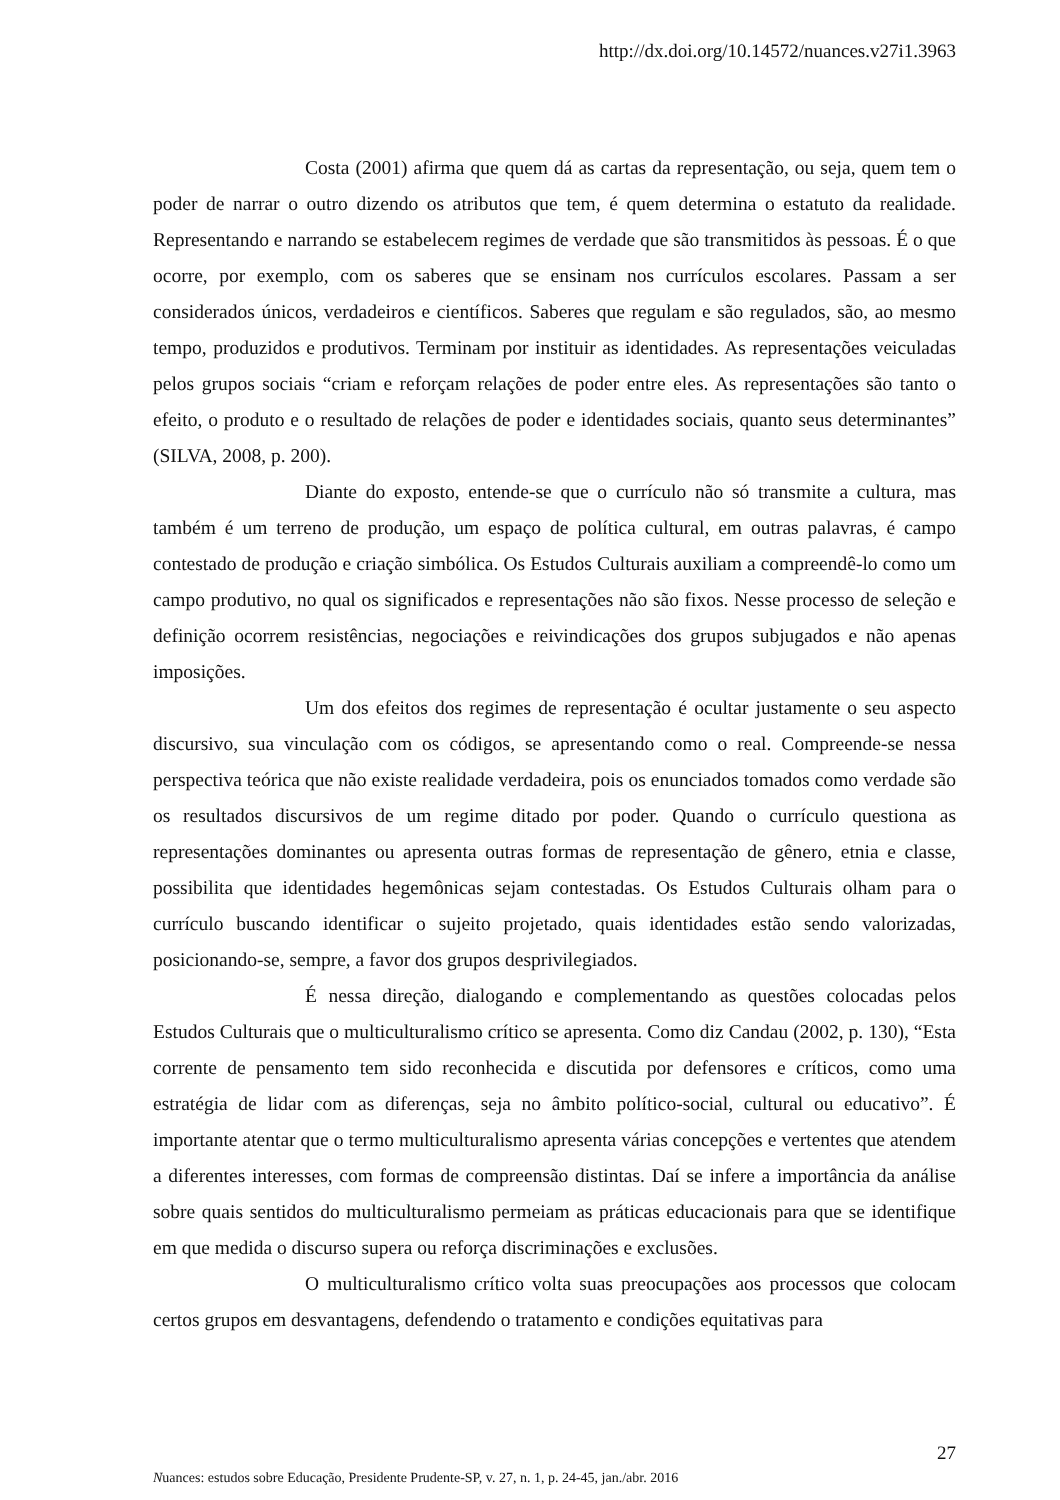http://dx.doi.org/10.14572/nuances.v27i1.3963
Costa (2001) afirma que quem dá as cartas da representação, ou seja, quem tem o poder de narrar o outro dizendo os atributos que tem, é quem determina o estatuto da realidade. Representando e narrando se estabelecem regimes de verdade que são transmitidos às pessoas. É o que ocorre, por exemplo, com os saberes que se ensinam nos currículos escolares. Passam a ser considerados únicos, verdadeiros e científicos. Saberes que regulam e são regulados, são, ao mesmo tempo, produzidos e produtivos. Terminam por instituir as identidades. As representações veiculadas pelos grupos sociais “criam e reforçam relações de poder entre eles. As representações são tanto o efeito, o produto e o resultado de relações de poder e identidades sociais, quanto seus determinantes” (SILVA, 2008, p. 200).
Diante do exposto, entende-se que o currículo não só transmite a cultura, mas também é um terreno de produção, um espaço de política cultural, em outras palavras, é campo contestado de produção e criação simbólica. Os Estudos Culturais auxiliam a compreendê-lo como um campo produtivo, no qual os significados e representações não são fixos. Nesse processo de seleção e definição ocorrem resistências, negociações e reivindicações dos grupos subjugados e não apenas imposições.
Um dos efeitos dos regimes de representação é ocultar justamente o seu aspecto discursivo, sua vinculação com os códigos, se apresentando como o real. Compreende-se nessa perspectiva teórica que não existe realidade verdadeira, pois os enunciados tomados como verdade são os resultados discursivos de um regime ditado por poder. Quando o currículo questiona as representações dominantes ou apresenta outras formas de representação de gênero, etnia e classe, possibilita que identidades hegemônicas sejam contestadas. Os Estudos Culturais olham para o currículo buscando identificar o sujeito projetado, quais identidades estão sendo valorizadas, posicionando-se, sempre, a favor dos grupos desprivilegiados.
É nessa direção, dialogando e complementando as questões colocadas pelos Estudos Culturais que o multiculturalismo crítico se apresenta. Como diz Candau (2002, p. 130), “Esta corrente de pensamento tem sido reconhecida e discutida por defensores e críticos, como uma estratégia de lidar com as diferenças, seja no âmbito político-social, cultural ou educativo”. É importante atentar que o termo multiculturalismo apresenta várias concepções e vertentes que atendem a diferentes interesses, com formas de compreensão distintas. Daí se infere a importância da análise sobre quais sentidos do multiculturalismo permeiam as práticas educacionais para que se identifique em que medida o discurso supera ou reforça discriminações e exclusões.
O multiculturalismo crítico volta suas preocupações aos processos que colocam certos grupos em desvantagens, defendendo o tratamento e condições equitativas para
27
Nuances: estudos sobre Educação, Presidente Prudente-SP, v. 27, n. 1, p. 24-45, jan./abr. 2016